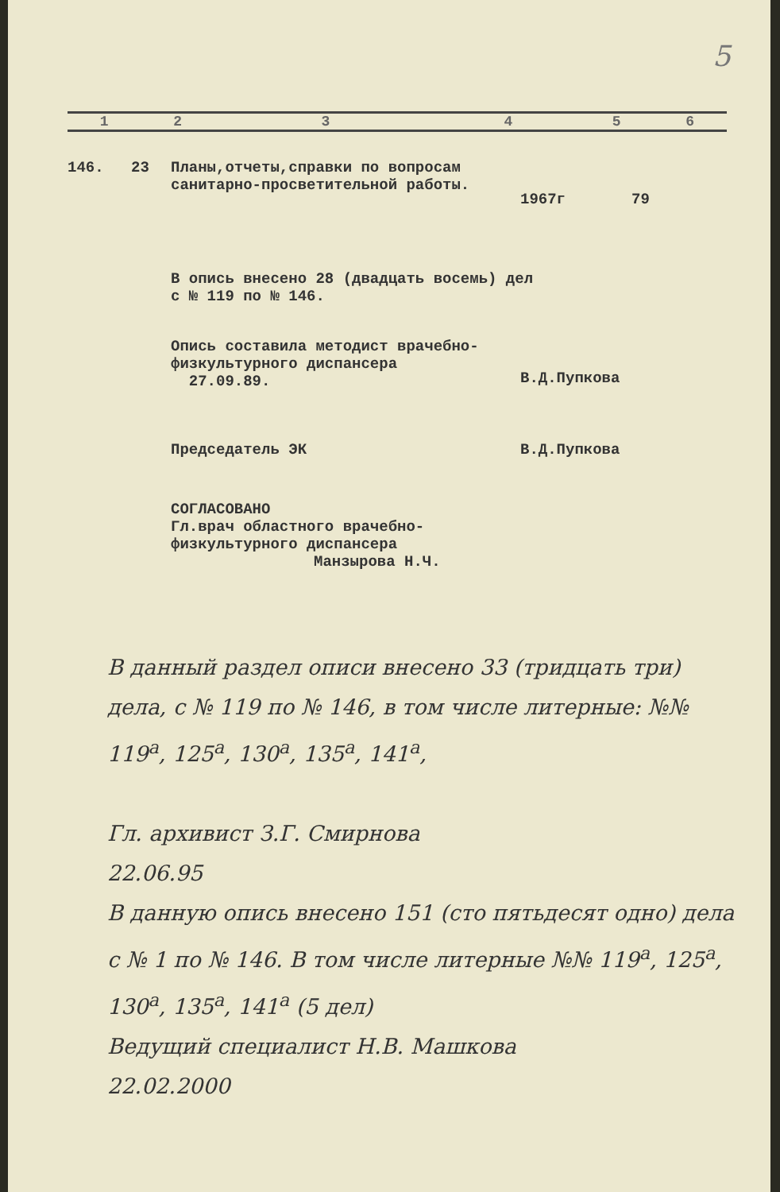5
| 1 | 2 | 3 | 4 | 5 | 6 |
146. 23 Планы,отчеты,справки по вопросам санитарно-просветительной работы.
1967г 79
В опись внесено 28 (двадцать восемь) дел
с № 119 по № 146.
Опись составила методист врачебно-физкультурного диспансера
27.09.89.
В.Д.Пупкова
Председатель ЭК В.Д.Пупкова
СОГЛАСОВАНО
Гл.врач областного врачебно-физкультурного диспансера
Манзырова Н.Ч.
В данный раздел описи внесено 33 (тридцать три) дела, с № 119 по № 146, в том числе литерные: №№ 119<sup>а</sup>, 125<sup>а</sup>, 130<sup>а</sup>, 135<sup>а</sup>, 141<sup>а</sup>,
Гл. архивист З.Г. Смирнова
22.06.95
В данную опись внесено 151 (сто пятьдесят одно) дела с № 1 по № 146. В том числе литерные №№ 119<sup>а</sup>, 125<sup>а</sup>, 130<sup>а</sup>, 135<sup>а</sup>, 141<sup>а</sup> (5 дел)
Ведущий специалист Н.В. Машкова
22.02.2000